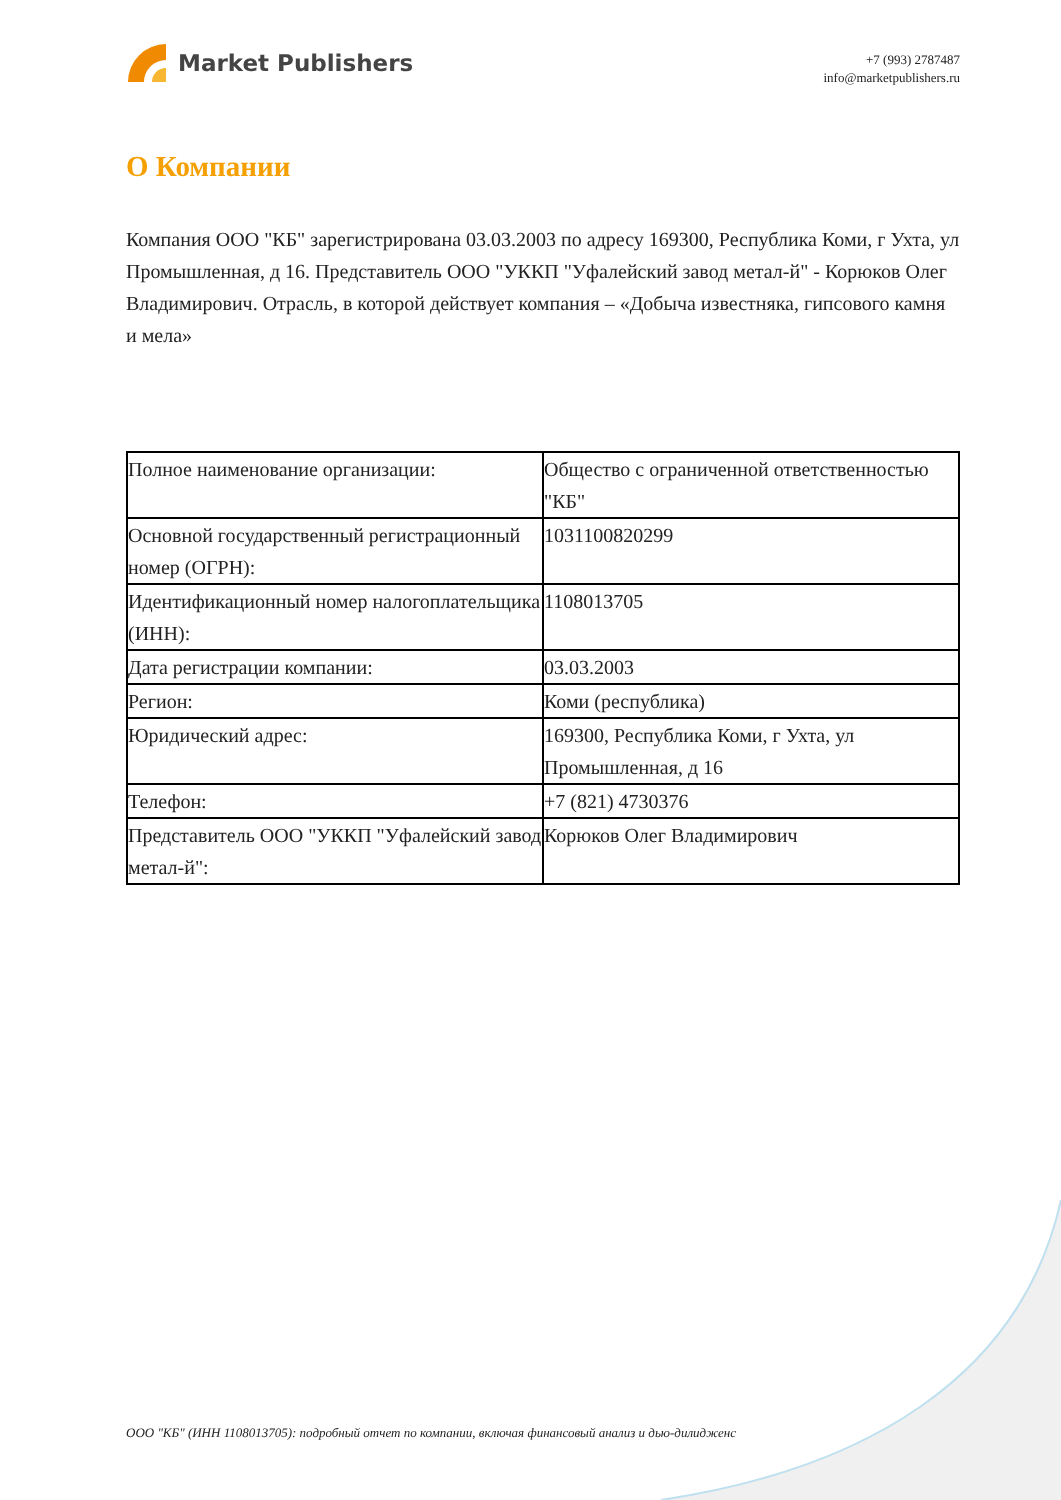Market Publishers
+7 (993) 2787487
info@marketpublishers.ru
О Компании
Компания ООО "КБ" зарегистрирована 03.03.2003 по адресу 169300, Республика Коми, г Ухта, ул Промышленная, д 16. Представитель ООО "УККП "Уфалейский завод метал-й" - Корюков Олег Владимирович. Отрасль, в которой действует компания – «Добыча известняка, гипсового камня и мела»
| Полное наименование организации: | Общество с ограниченной ответственностью "КБ" |
| Основной государственный регистрационный номер (ОГРН): | 1031100820299 |
| Идентификационный номер налогоплательщика (ИНН): | 1108013705 |
| Дата регистрации компании: | 03.03.2003 |
| Регион: | Коми (республика) |
| Юридический адрес: | 169300, Республика Коми, г Ухта, ул Промышленная, д 16 |
| Телефон: | +7 (821) 4730376 |
| Представитель ООО "УККП "Уфалейский завод метал-й": | Корюков Олег Владимирович |
ООО "КБ" (ИНН 1108013705): подробный отчет по компании, включая финансовый анализ и дью-дилидженс